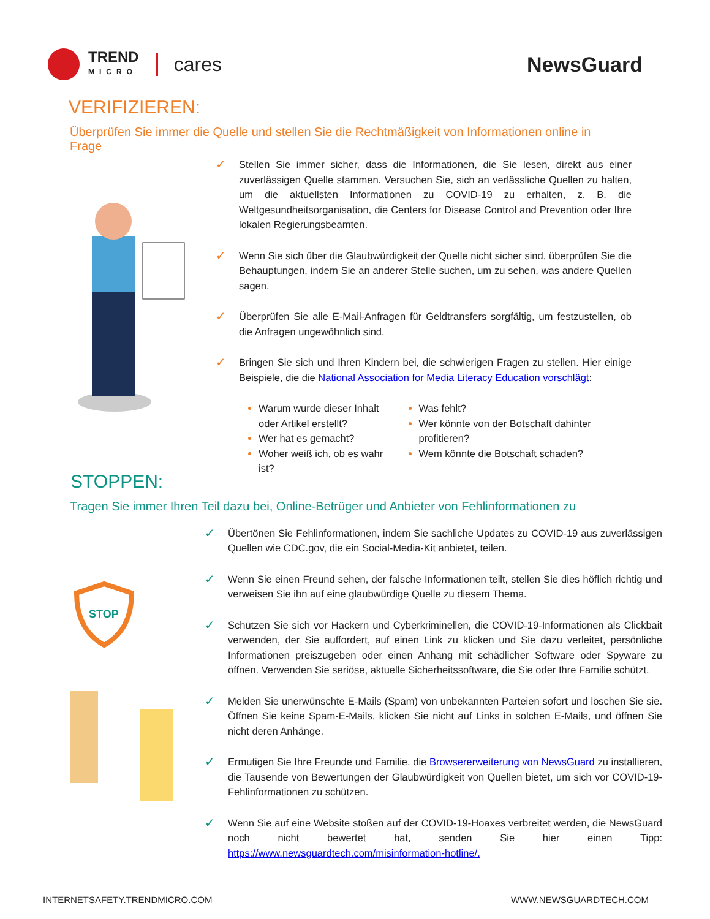TREND
MICRO
cares
NewsGuard
VERIFIZIEREN:
Überprüfen Sie immer die Quelle und stellen Sie die Rechtmäßigkeit von Informationen online in Frage
✓
Stellen Sie immer sicher, dass die Informationen, die Sie lesen, direkt aus einer zuverlässigen Quelle stammen. Versuchen Sie, sich an verlässliche Quellen zu halten, um die aktuellsten Informationen zu COVID-19 zu erhalten, z. B. die Weltgesundheitsorganisation, die Centers for Disease Control and Prevention oder Ihre lokalen Regierungsbeamten.
✓
Wenn Sie sich über die Glaubwürdigkeit der Quelle nicht sicher sind, überprüfen Sie die Behauptungen, indem Sie an anderer Stelle suchen, um zu sehen, was andere Quellen sagen.
✓
Überprüfen Sie alle E-Mail-Anfragen für Geldtransfers sorgfältig, um festzustellen, ob die Anfragen ungewöhnlich sind.
✓
Bringen Sie sich und Ihren Kindern bei, die schwierigen Fragen zu stellen. Hier einige Beispiele, die die National Association for Media Literacy Education vorschlägt:
Warum wurde dieser Inhalt oder Artikel erstellt?
Wer hat es gemacht?
Woher weiß ich, ob es wahr ist?
Was fehlt?
Wer könnte von der Botschaft dahinter profitieren?
Wem könnte die Botschaft schaden?
STOPPEN:
Tragen Sie immer Ihren Teil dazu bei, Online-Betrüger und Anbieter von Fehlinformationen zu
STOP
✓
Übertönen Sie Fehlinformationen, indem Sie sachliche Updates zu COVID-19 aus zuverlässigen Quellen wie CDC.gov, die ein Social-Media-Kit anbietet, teilen.
✓
Wenn Sie einen Freund sehen, der falsche Informationen teilt, stellen Sie dies höflich richtig und verweisen Sie ihn auf eine glaubwürdige Quelle zu diesem Thema.
✓
Schützen Sie sich vor Hackern und Cyberkriminellen, die COVID-19-Informationen als Clickbait verwenden, der Sie auffordert, auf einen Link zu klicken und Sie dazu verleitet, persönliche Informationen preiszugeben oder einen Anhang mit schädlicher Software oder Spyware zu öffnen. Verwenden Sie seriöse, aktuelle Sicherheitssoftware, die Sie oder Ihre Familie schützt.
✓
Melden Sie unerwünschte E-Mails (Spam) von unbekannten Parteien sofort und löschen Sie sie. Öffnen Sie keine Spam-E-Mails, klicken Sie nicht auf Links in solchen E-Mails, und öffnen Sie nicht deren Anhänge.
✓
Ermutigen Sie Ihre Freunde und Familie, die Browsererweiterung von NewsGuard zu installieren, die Tausende von Bewertungen der Glaubwürdigkeit von Quellen bietet, um sich vor COVID-19-Fehlinformationen zu schützen.
✓
Wenn Sie auf eine Website stoßen auf der COVID-19-Hoaxes verbreitet werden, die NewsGuard noch nicht bewertet hat, senden Sie hier einen Tipp: https://www.newsguardtech.com/misinformation-hotline/.
INTERNETSAFETY.TRENDMICRO.COM WWW.NEWSGUARDTECH.COM